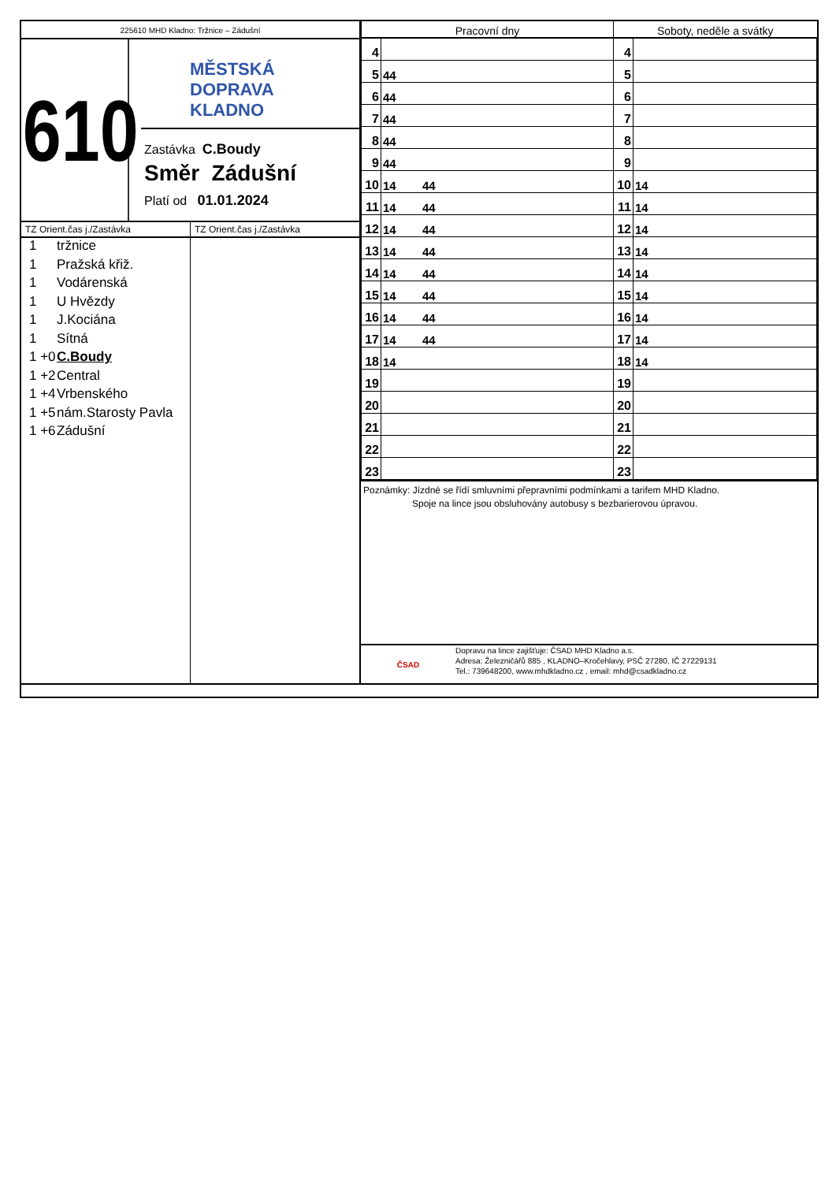225610 MHD Kladno: Tržnice – Zádušní
610
MĚSTSKÁ
DOPRAVA
KLADNO
Zastávka C.Boudy
Směr Zádušní
Platí od 01.01.2024
TZ Orient.čas j./Zastávka
1 tržnice
1 Pražská křiž.
1 Vodárenská
1 U Hvězdy
1 J.Kociána
1 Sítná
1 +0 C.Boudy
1 +2 Central
1 +4 Vrbenského
1 +5 nám.Starosty Pavla
1 +6 Zádušní
TZ Orient.čas j./Zastávka
| Pracovní dny | | Soboty, neděle a svátky | |
| --- | --- | --- | --- |
| 4 | | 4 | |
| 5 | 44 | 5 | |
| 6 | 44 | 6 | |
| 7 | 44 | 7 | |
| 8 | 44 | 8 | |
| 9 | 44 | 9 | |
| 10 | 14 44 | 10 | 14 |
| 11 | 14 44 | 11 | 14 |
| 12 | 14 44 | 12 | 14 |
| 13 | 14 44 | 13 | 14 |
| 14 | 14 44 | 14 | 14 |
| 15 | 14 44 | 15 | 14 |
| 16 | 14 44 | 16 | 14 |
| 17 | 14 44 | 17 | 14 |
| 18 | 14 | 18 | 14 |
| 19 | | 19 | |
| 20 | | 20 | |
| 21 | | 21 | |
| 22 | | 22 | |
| 23 | | 23 | |
Poznámky: Jízdné se řídí smluvními přepravními podmínkami a tarifem MHD Kladno.
Spoje na lince jsou obsluhovány autobusy s bezbarierovou úpravou.
ČSAD
Dopravu na lince zajišťuje: ČSAD MHD Kladno a.s.
Adresa: Železničářů 885 , KLADNO–Kročehlavy, PSČ 27280, IČ 27229131
Tel.: 739648200, www.mhdkladno.cz , email: mhd@csadkladno.cz